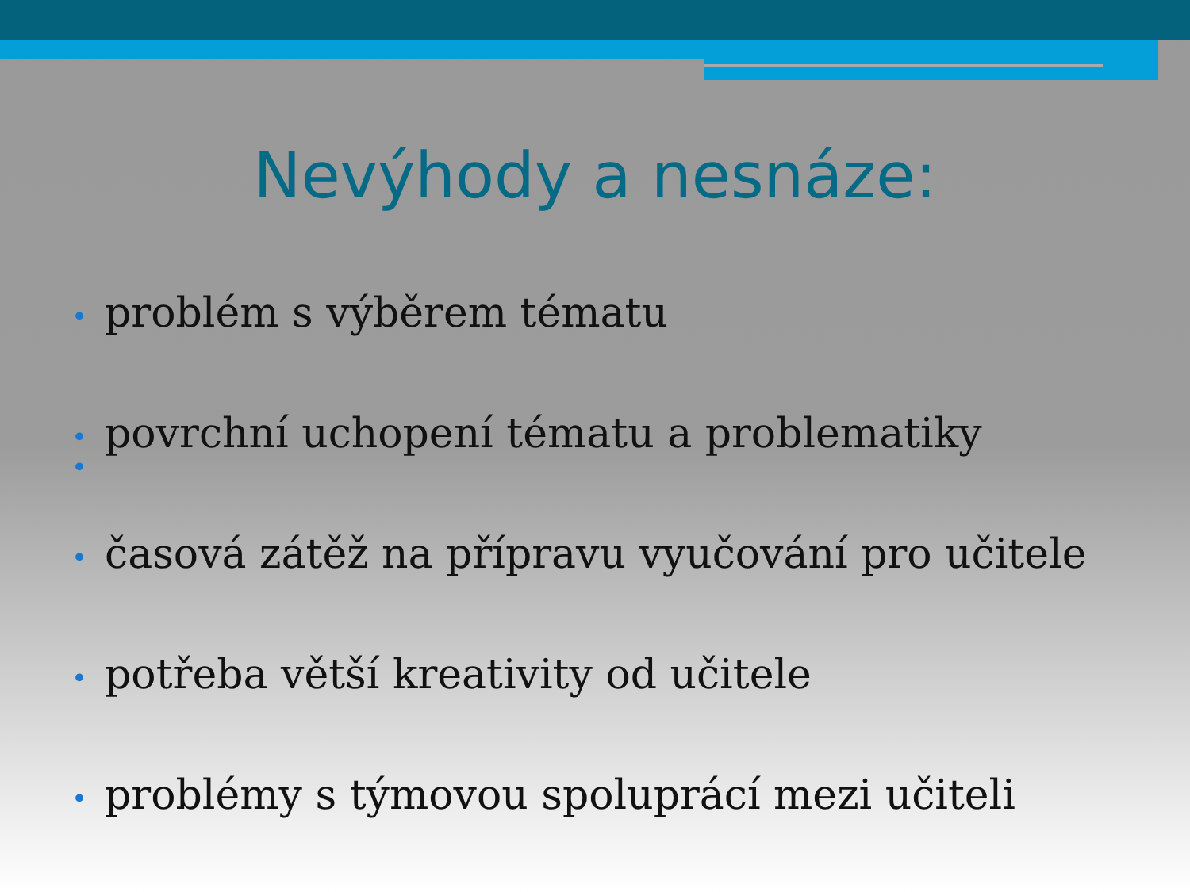Nevýhody a nesnáze:
• problém s výběrem tématu
• povrchní uchopení tématu a problematiky
•
• časová zátěž na přípravu vyučování pro učitele
• potřeba větší kreativity od učitele
• problémy s týmovou spoluprácí mezi učiteli